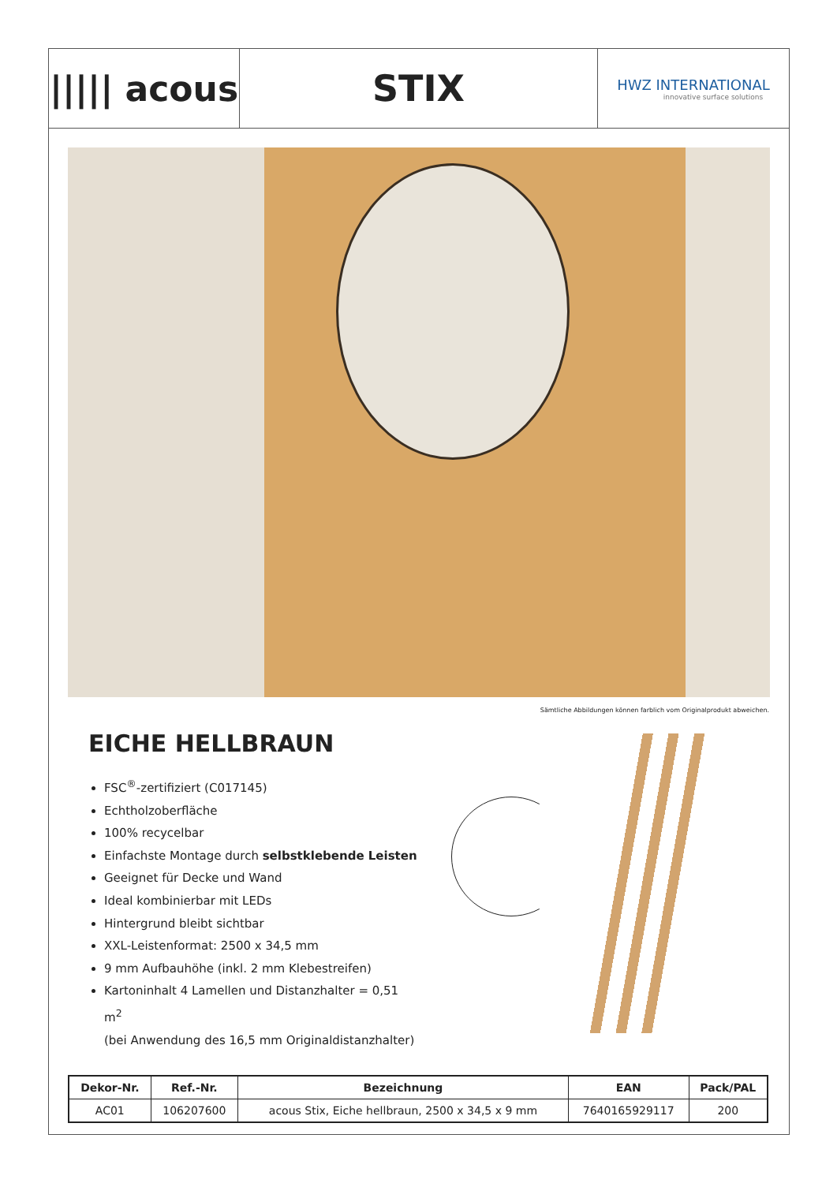||||| acous
STIX
HWZ INTERNATIONAL
innovative surface solutions
Sämtliche Abbildungen können farblich vom Originalprodukt abweichen.
EICHE HELLBRAUN
FSC<sup>®</sup>-zertifiziert (C017145)
Echtholzoberfläche
100% recycelbar
Einfachste Montage durch selbstklebende Leisten
Geeignet für Decke und Wand
Ideal kombinierbar mit LEDs
Hintergrund bleibt sichtbar
XXL-Leistenformat: 2500 x 34,5 mm
9 mm Aufbauhöhe (inkl. 2 mm Klebestreifen)
Kartoninhalt 4 Lamellen und Distanzhalter = 0,51 m<sup>2</sup>
(bei Anwendung des 16,5 mm Originaldistanzhalter)
| Dekor-Nr. | Ref.-Nr. | Bezeichnung | EAN | Pack/PAL |
| --- | --- | --- | --- | --- |
| AC01 | 106207600 | acous Stix, Eiche hellbraun, 2500 x 34,5 x 9 mm | 7640165929117 | 200 |